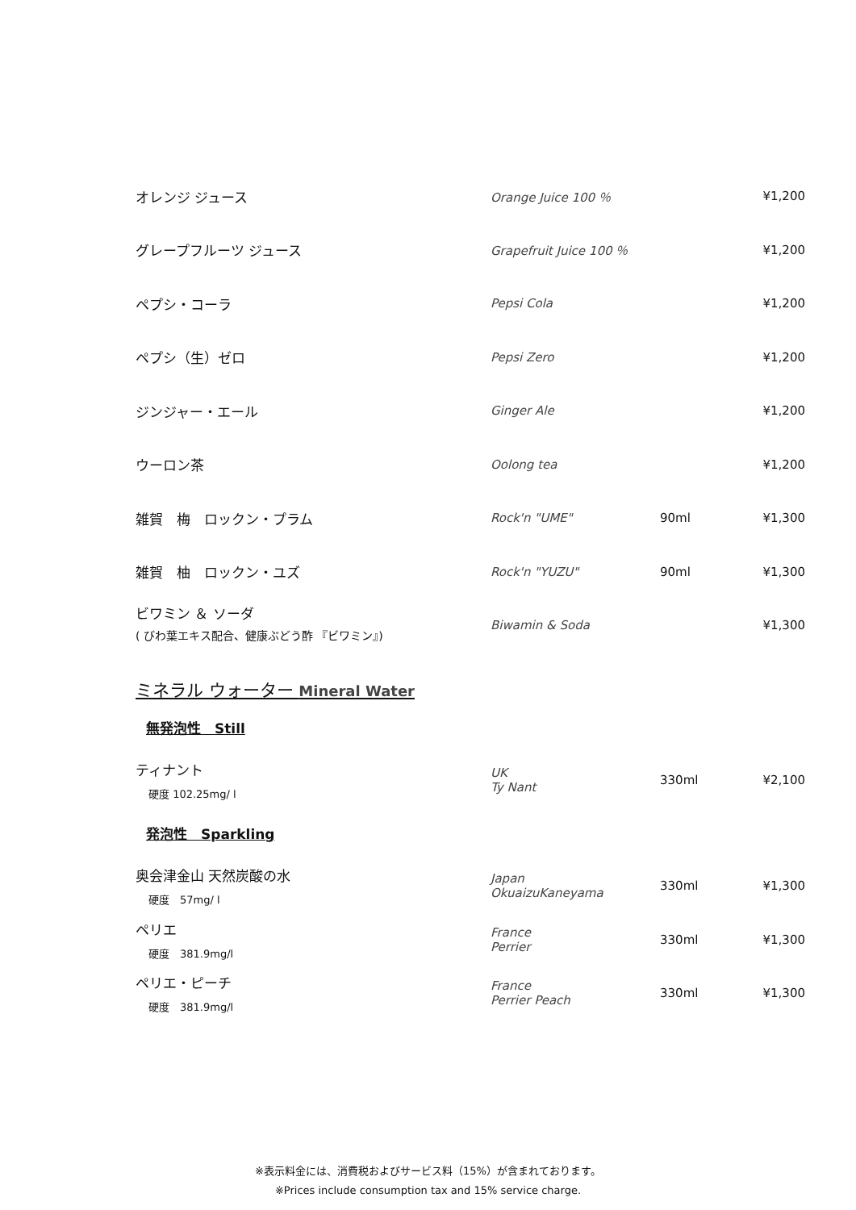| オレンジ ジュース | Orange Juice 100 ％ | | ¥1,200 |
| グレープフルーツ ジュース | Grapefruit Juice 100 ％ | | ¥1,200 |
| ペプシ・コーラ | Pepsi Cola | | ¥1,200 |
| ペプシ（生）ゼロ | Pepsi Zero | | ¥1,200 |
| ジンジャー・エール | Ginger Ale | | ¥1,200 |
| ウーロン茶 | Oolong tea | | ¥1,200 |
| 雑賀 梅 ロックン・プラム | Rock'n "UME" | 90ml | ¥1,300 |
| 雑賀 柚 ロックン・ユズ | Rock'n "YUZU" | 90ml | ¥1,300 |
| ビワミン ＆ ソーダ ( びわ葉エキス配合、健康ぶどう酢 『ビワミン』) | Biwamin & Soda | | ¥1,300 |
ミネラル ウォーター Mineral Water
無発泡性　Still
| ティナント 硬度 102.25mg/ l | UK Ty Nant | 330ml | ¥2,100 |
発泡性　Sparkling
| 奥会津金山 天然炭酸の水 硬度 57mg/ l | Japan OkuaizuKaneyama | 330ml | ¥1,300 |
| ペリエ 硬度 381.9mg/l | France Perrier | 330ml | ¥1,300 |
| ペリエ・ピーチ 硬度 381.9mg/l | France Perrier Peach | 330ml | ¥1,300 |
※表示料金には、消費税およびサービス料（15%）が含まれております。
※Prices include consumption tax and 15% service charge.